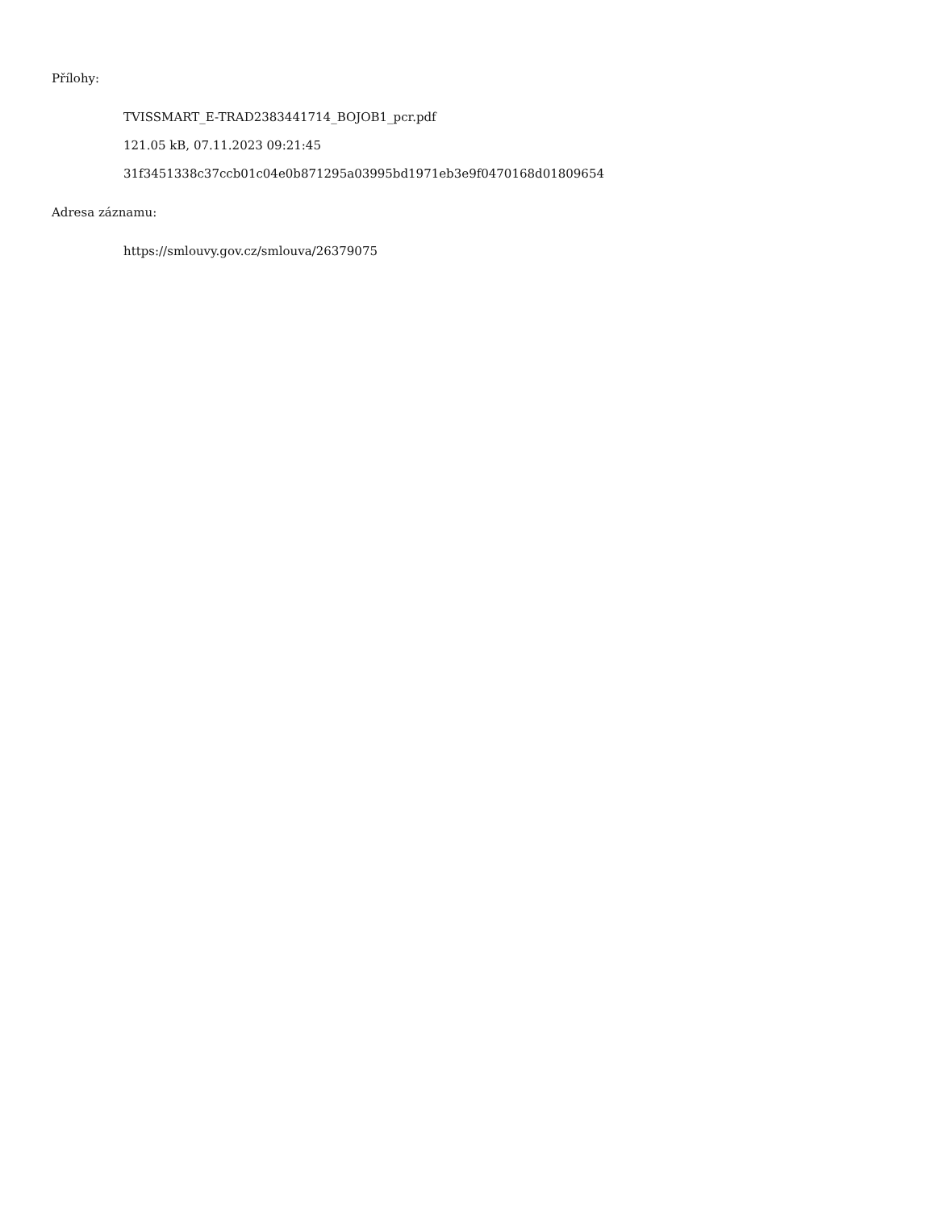Přílohy:
TVISSMART_E-TRAD2383441714_BOJOB1_pcr.pdf
121.05 kB, 07.11.2023 09:21:45
31f3451338c37ccb01c04e0b871295a03995bd1971eb3e9f0470168d01809654
Adresa záznamu:
https://smlouvy.gov.cz/smlouva/26379075